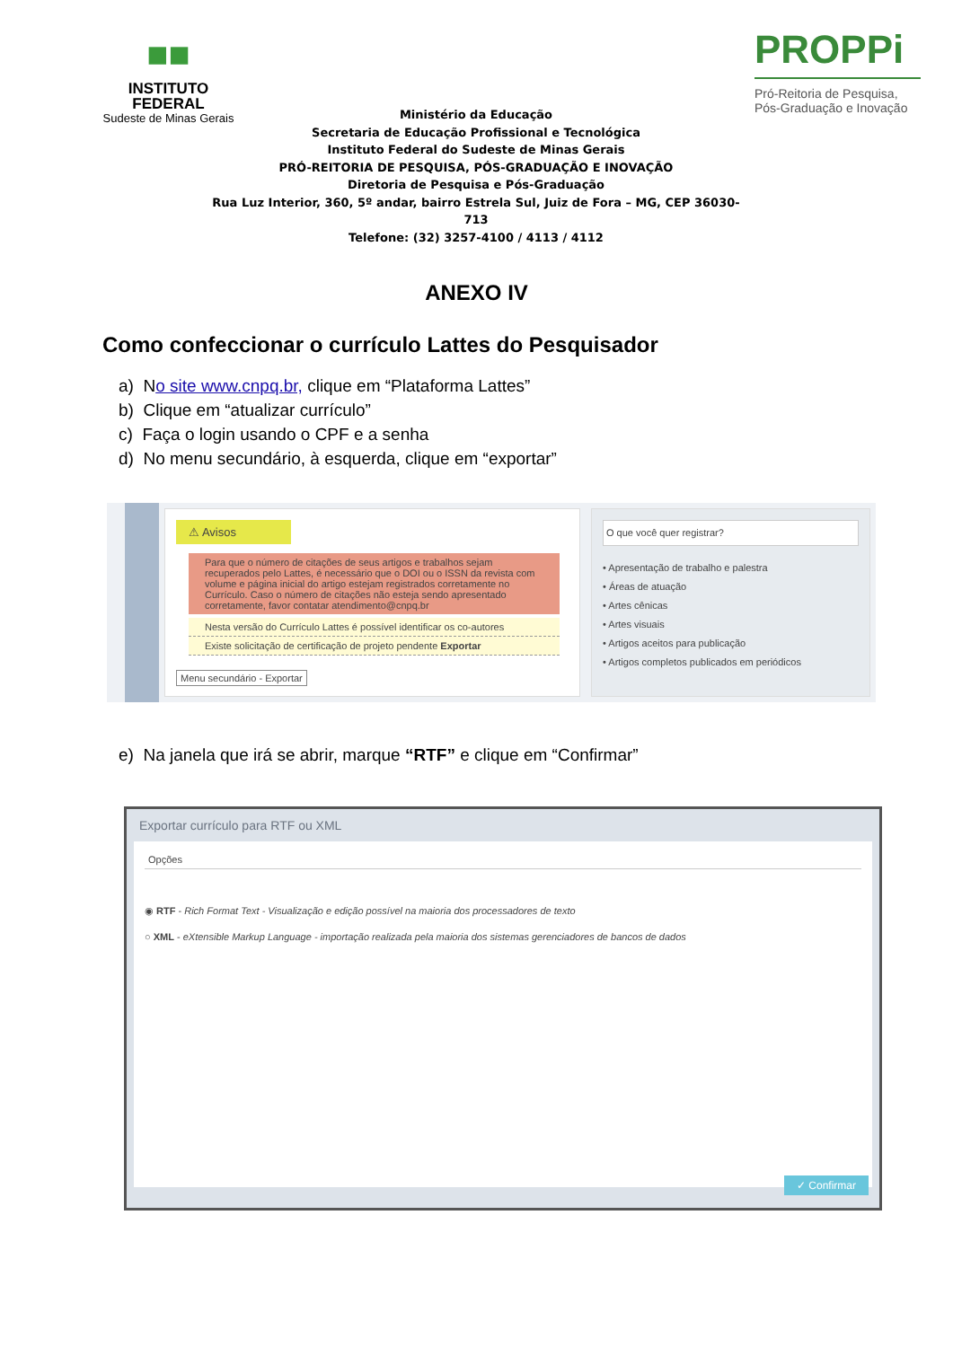■■
INSTITUTO
FEDERAL
Sudeste de Minas Gerais
Ministério da Educação
Secretaria de Educação Profissional e Tecnológica
Instituto Federal do Sudeste de Minas Gerais
PRÓ-REITORIA DE PESQUISA, PÓS-GRADUAÇÃO E INOVAÇÃO
Diretoria de Pesquisa e Pós-Graduação
Rua Luz Interior, 360, 5º andar, bairro Estrela Sul, Juiz de Fora – MG, CEP 36030-713
Telefone: (32) 3257-4100 / 4113 / 4112
PROPPi
Pró-Reitoria de Pesquisa,
Pós-Graduação e Inovação
ANEXO IV
Como confeccionar o currículo Lattes do Pesquisador
a) No site www.cnpq.br, clique em “Plataforma Lattes”
b) Clique em “atualizar currículo”
c) Faça o login usando o CPF e a senha
d) No menu secundário, à esquerda, clique em “exportar”
⚠ Avisos
Para que o número de citações de seus artigos e trabalhos sejam recuperados pelo Lattes, é necessário que o DOI ou o ISSN da revista com volume e página inicial do artigo estejam registrados corretamente no Currículo. Caso o número de citações não esteja sendo apresentado corretamente, favor contatar atendimento@cnpq.br
Nesta versão do Currículo Lattes é possível identificar os co-autores
Existe solicitação de certificação de projeto pendente Exportar
Menu secundário - Exportar
O que você quer registrar?
• Apresentação de trabalho e palestra
• Áreas de atuação
• Artes cênicas
• Artes visuais
• Artigos aceitos para publicação
• Artigos completos publicados em periódicos
e) Na janela que irá se abrir, marque “RTF” e clique em “Confirmar”
Exportar currículo para RTF ou XML
Opções
◉ RTF - Rich Format Text - Visualização e edição possível na maioria dos processadores de texto
○ XML - eXtensible Markup Language - importação realizada pela maioria dos sistemas gerenciadores de bancos de dados
✓ Confirmar